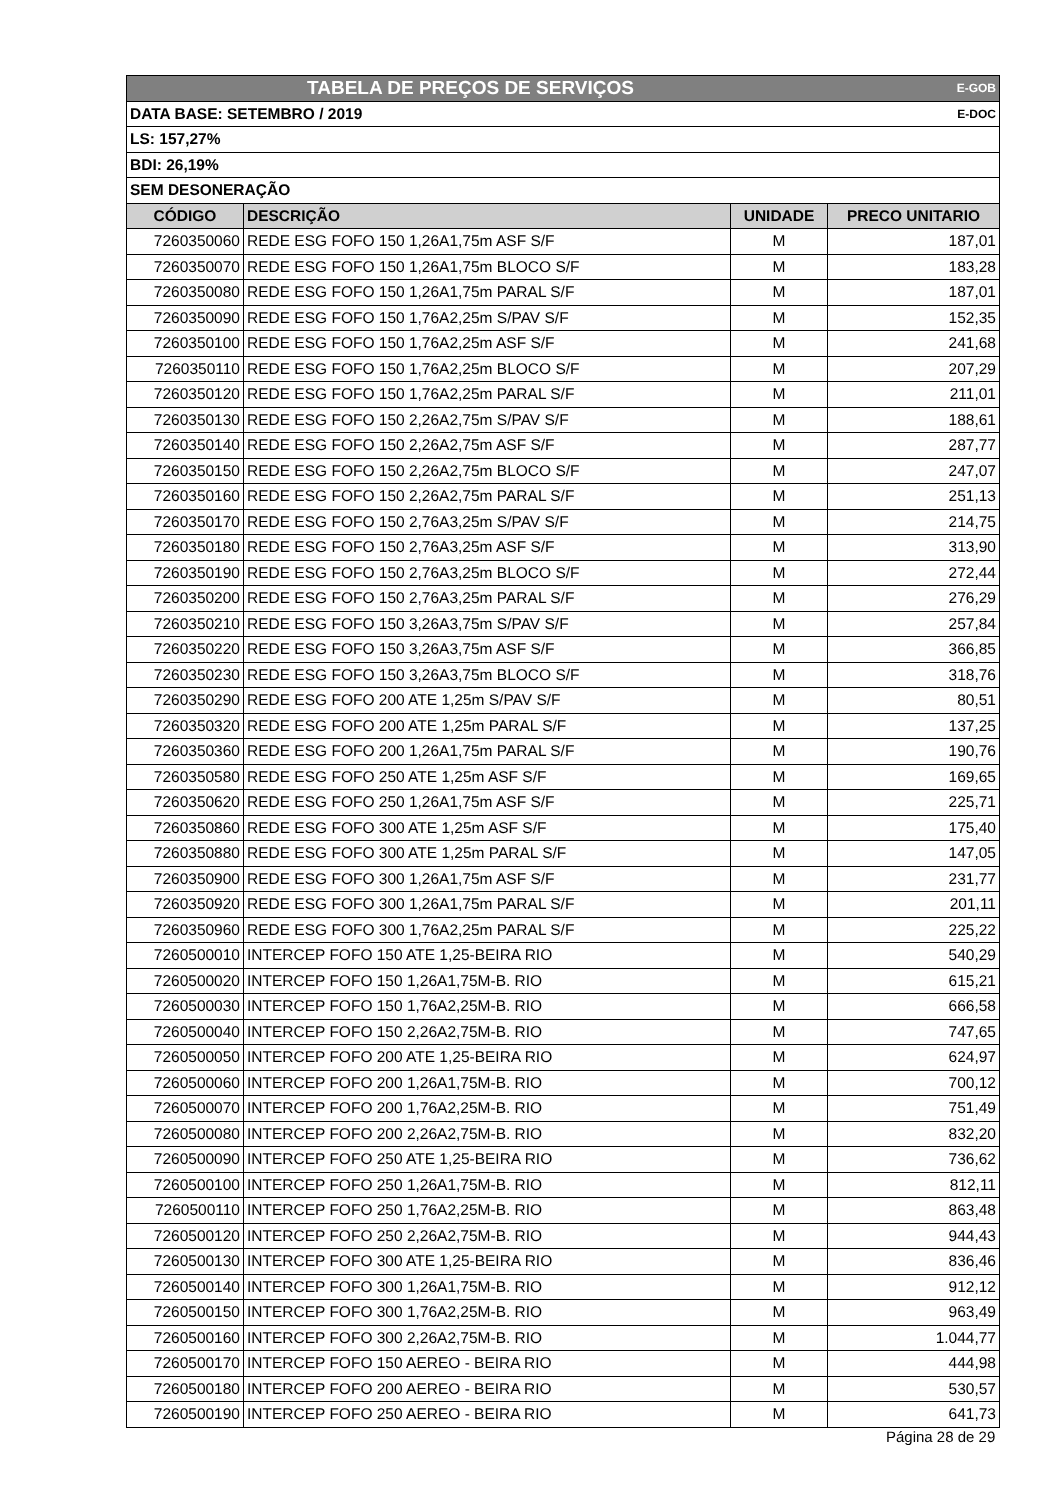| TABELA DE PREÇOS DE SERVIÇOS | | | E-GOB |
| DATA BASE: SETEMBRO / 2019 | | | E-DOC |
| LS: 157,27% | | | |
| BDI: 26,19% | | | |
| SEM DESONERAÇÃO | | | |
| CÓDIGO | DESCRIÇÃO | UNIDADE | PRECO UNITARIO |
| 7260350060 | REDE ESG FOFO 150 1,26A1,75m ASF S/F | M | 187,01 |
| 7260350070 | REDE ESG FOFO 150 1,26A1,75m BLOCO S/F | M | 183,28 |
| 7260350080 | REDE ESG FOFO 150 1,26A1,75m PARAL S/F | M | 187,01 |
| 7260350090 | REDE ESG FOFO 150 1,76A2,25m S/PAV S/F | M | 152,35 |
| 7260350100 | REDE ESG FOFO 150 1,76A2,25m ASF S/F | M | 241,68 |
| 7260350110 | REDE ESG FOFO 150 1,76A2,25m BLOCO S/F | M | 207,29 |
| 7260350120 | REDE ESG FOFO 150 1,76A2,25m PARAL S/F | M | 211,01 |
| 7260350130 | REDE ESG FOFO 150 2,26A2,75m S/PAV S/F | M | 188,61 |
| 7260350140 | REDE ESG FOFO 150 2,26A2,75m ASF S/F | M | 287,77 |
| 7260350150 | REDE ESG FOFO 150 2,26A2,75m BLOCO S/F | M | 247,07 |
| 7260350160 | REDE ESG FOFO 150 2,26A2,75m PARAL S/F | M | 251,13 |
| 7260350170 | REDE ESG FOFO 150 2,76A3,25m S/PAV S/F | M | 214,75 |
| 7260350180 | REDE ESG FOFO 150 2,76A3,25m ASF S/F | M | 313,90 |
| 7260350190 | REDE ESG FOFO 150 2,76A3,25m BLOCO S/F | M | 272,44 |
| 7260350200 | REDE ESG FOFO 150 2,76A3,25m PARAL S/F | M | 276,29 |
| 7260350210 | REDE ESG FOFO 150 3,26A3,75m S/PAV S/F | M | 257,84 |
| 7260350220 | REDE ESG FOFO 150 3,26A3,75m ASF S/F | M | 366,85 |
| 7260350230 | REDE ESG FOFO 150 3,26A3,75m BLOCO S/F | M | 318,76 |
| 7260350290 | REDE ESG FOFO 200 ATE 1,25m S/PAV S/F | M | 80,51 |
| 7260350320 | REDE ESG FOFO 200 ATE 1,25m PARAL S/F | M | 137,25 |
| 7260350360 | REDE ESG FOFO 200 1,26A1,75m PARAL S/F | M | 190,76 |
| 7260350580 | REDE ESG FOFO 250 ATE 1,25m ASF S/F | M | 169,65 |
| 7260350620 | REDE ESG FOFO 250 1,26A1,75m ASF S/F | M | 225,71 |
| 7260350860 | REDE ESG FOFO 300 ATE 1,25m ASF S/F | M | 175,40 |
| 7260350880 | REDE ESG FOFO 300 ATE 1,25m PARAL S/F | M | 147,05 |
| 7260350900 | REDE ESG FOFO 300 1,26A1,75m ASF S/F | M | 231,77 |
| 7260350920 | REDE ESG FOFO 300 1,26A1,75m PARAL S/F | M | 201,11 |
| 7260350960 | REDE ESG FOFO 300 1,76A2,25m PARAL S/F | M | 225,22 |
| 7260500010 | INTERCEP FOFO 150 ATE 1,25-BEIRA RIO | M | 540,29 |
| 7260500020 | INTERCEP FOFO 150 1,26A1,75M-B. RIO | M | 615,21 |
| 7260500030 | INTERCEP FOFO 150 1,76A2,25M-B. RIO | M | 666,58 |
| 7260500040 | INTERCEP FOFO 150 2,26A2,75M-B. RIO | M | 747,65 |
| 7260500050 | INTERCEP FOFO 200 ATE 1,25-BEIRA RIO | M | 624,97 |
| 7260500060 | INTERCEP FOFO 200 1,26A1,75M-B. RIO | M | 700,12 |
| 7260500070 | INTERCEP FOFO 200 1,76A2,25M-B. RIO | M | 751,49 |
| 7260500080 | INTERCEP FOFO 200 2,26A2,75M-B. RIO | M | 832,20 |
| 7260500090 | INTERCEP FOFO 250 ATE 1,25-BEIRA RIO | M | 736,62 |
| 7260500100 | INTERCEP FOFO 250 1,26A1,75M-B. RIO | M | 812,11 |
| 7260500110 | INTERCEP FOFO 250 1,76A2,25M-B. RIO | M | 863,48 |
| 7260500120 | INTERCEP FOFO 250 2,26A2,75M-B. RIO | M | 944,43 |
| 7260500130 | INTERCEP FOFO 300 ATE 1,25-BEIRA RIO | M | 836,46 |
| 7260500140 | INTERCEP FOFO 300 1,26A1,75M-B. RIO | M | 912,12 |
| 7260500150 | INTERCEP FOFO 300 1,76A2,25M-B. RIO | M | 963,49 |
| 7260500160 | INTERCEP FOFO 300 2,26A2,75M-B. RIO | M | 1.044,77 |
| 7260500170 | INTERCEP FOFO 150 AEREO - BEIRA RIO | M | 444,98 |
| 7260500180 | INTERCEP FOFO 200 AEREO - BEIRA RIO | M | 530,57 |
| 7260500190 | INTERCEP FOFO 250 AEREO - BEIRA RIO | M | 641,73 |
Página 28 de 29